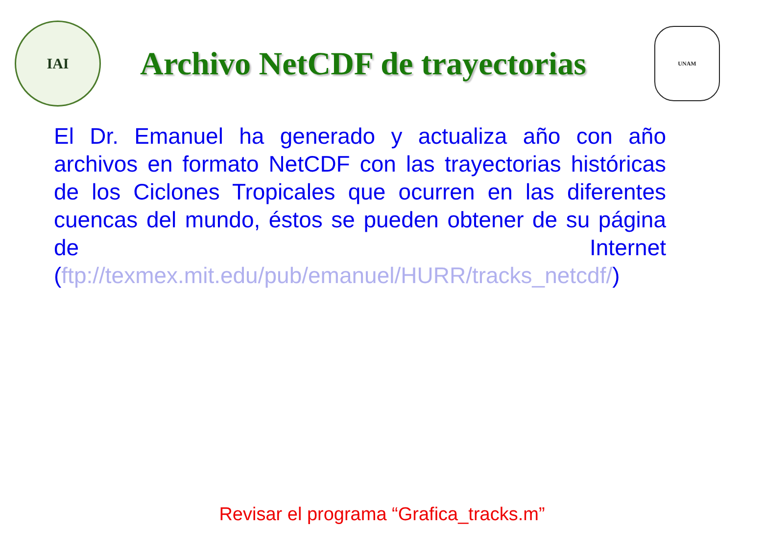IAI
Archivo NetCDF de trayectorias
UNAM
El Dr. Emanuel ha generado y actualiza año con año archivos en formato NetCDF con las trayectorias históricas de los Ciclones Tropicales que ocurren en las diferentes cuencas del mundo, éstos se pueden obtener de su página de Internet (ftp://texmex.mit.edu/pub/emanuel/HURR/tracks_netcdf/)
Revisar el programa “Grafica_tracks.m”